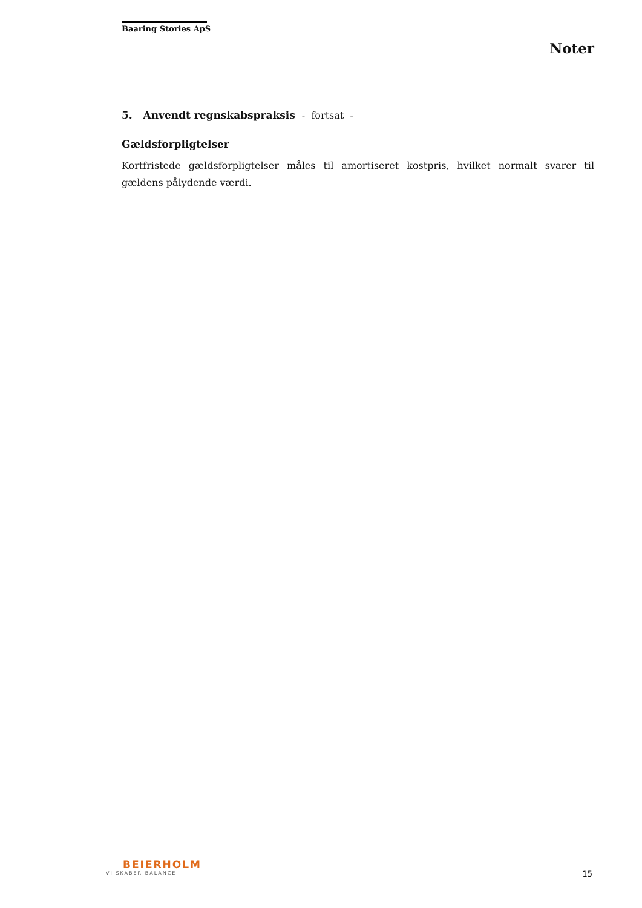Baaring Stories ApS
Noter
5. Anvendt regnskabspraksis - fortsat -
Gældsforpligtelser
Kortfristede gældsforpligtelser måles til amortiseret kostpris, hvilket normalt svarer til gældens pålydende værdi.
BEIERHOLM
VI SKABER BALANCE
15